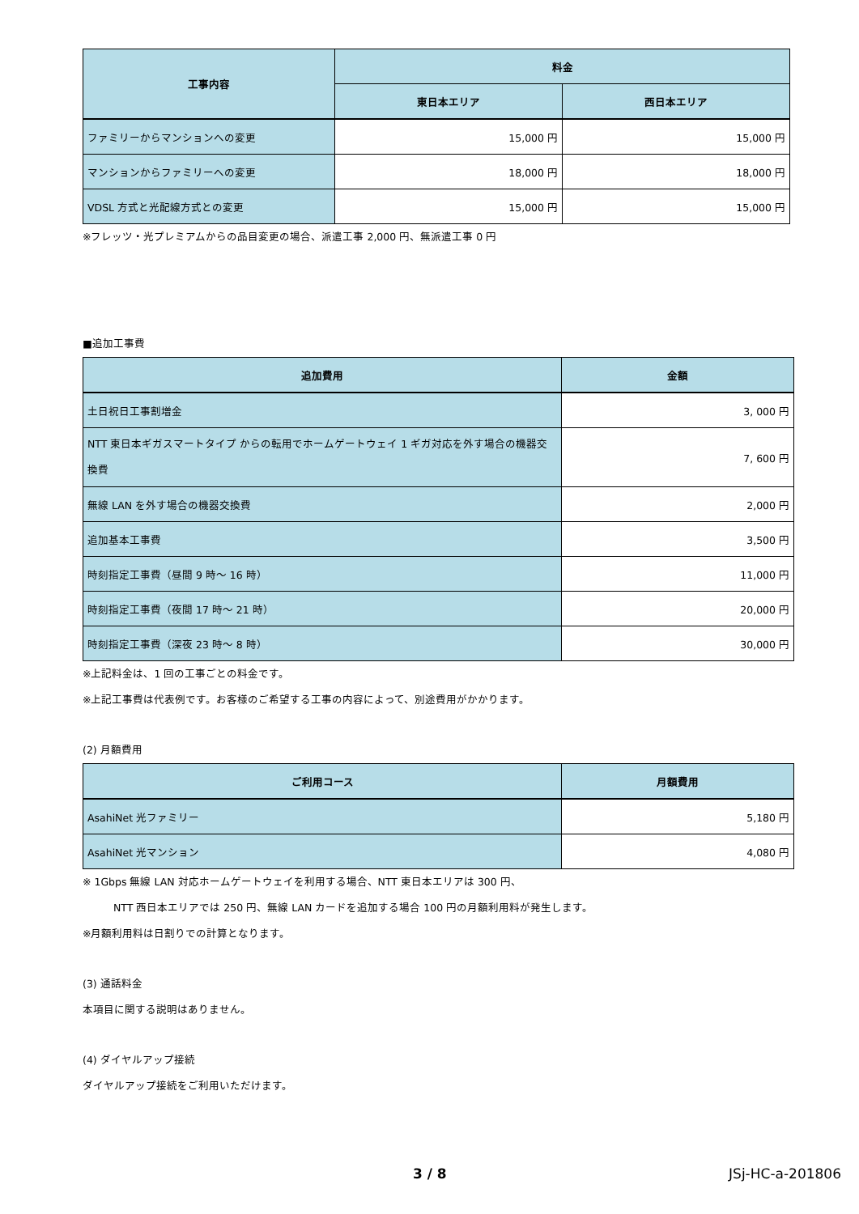| 工事内容 | 料金 | |
| --- | --- | --- |
| | 東日本エリア | 西日本エリア |
| ファミリーからマンションへの変更 | 15,000 円 | 15,000 円 |
| マンションからファミリーへの変更 | 18,000 円 | 18,000 円 |
| VDSL 方式と光配線方式との変更 | 15,000 円 | 15,000 円 |
※フレッツ・光プレミアムからの品目変更の場合、派遣工事 2,000 円、無派遣工事 0 円
■追加工事費
| 追加費用 | 金額 |
| --- | --- |
| 土日祝日工事割増金 | 3, 000 円 |
| NTT 東日本ギガスマートタイプ からの転用でホームゲートウェイ 1 ギガ対応を外す場合の機器交換費 | 7, 600 円 |
| 無線 LAN を外す場合の機器交換費 | 2,000 円 |
| 追加基本工事費 | 3,500 円 |
| 時刻指定工事費（昼間 9 時～ 16 時） | 11,000 円 |
| 時刻指定工事費（夜間 17 時～ 21 時） | 20,000 円 |
| 時刻指定工事費（深夜 23 時～ 8 時） | 30,000 円 |
※上記料金は、1 回の工事ごとの料金です。
※上記工事費は代表例です。お客様のご希望する工事の内容によって、別途費用がかかります。
(2) 月額費用
| ご利用コース | 月額費用 |
| --- | --- |
| AsahiNet 光ファミリー | 5,180 円 |
| AsahiNet 光マンション | 4,080 円 |
※ 1Gbps 無線 LAN 対応ホームゲートウェイを利用する場合、NTT 東日本エリアは 300 円、
NTT 西日本エリアでは 250 円、無線 LAN カードを追加する場合 100 円の月額利用料が発生します。
※月額利用料は日割りでの計算となります。
(3) 通話料金
本項目に関する説明はありません。
(4) ダイヤルアップ接続
ダイヤルアップ接続をご利用いただけます。
3 / 8 JSj-HC-a-201806